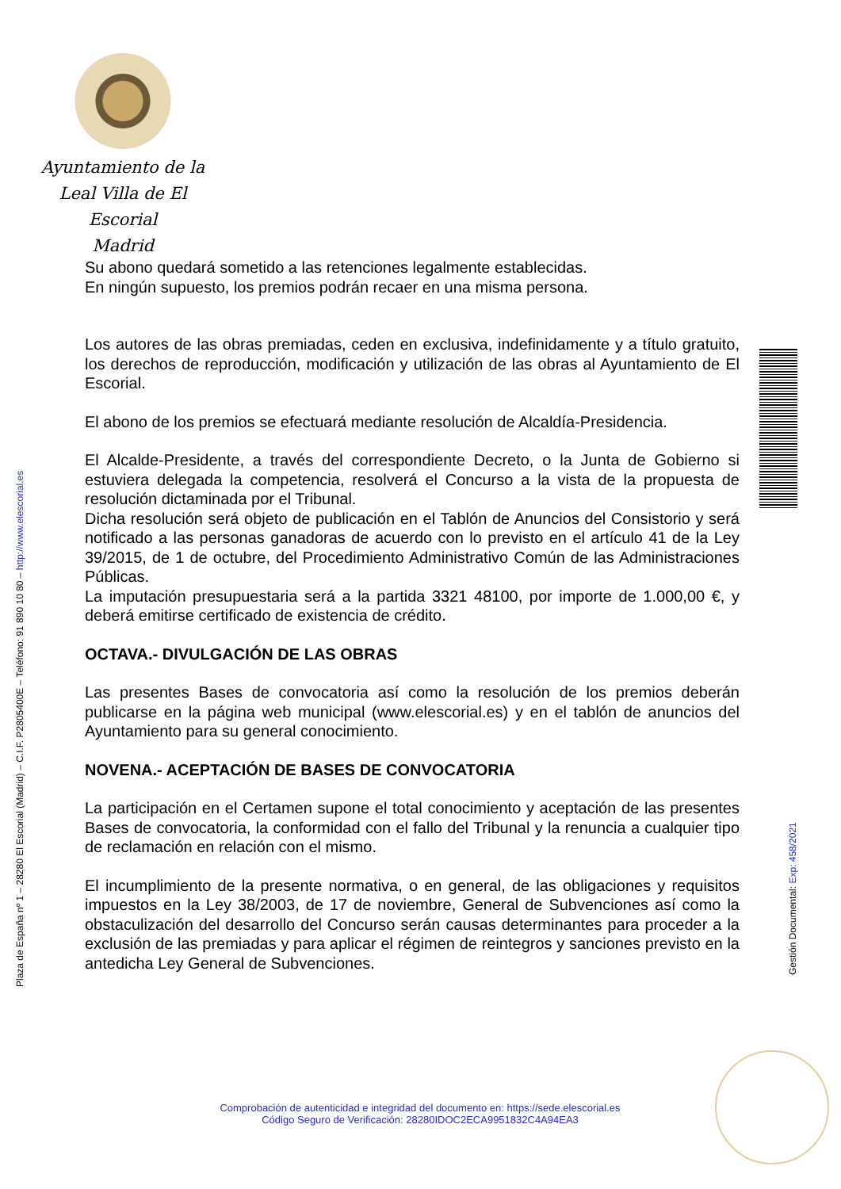Ayuntamiento de la
Leal Villa de El Escorial
Madrid
Plaza de España nº 1 – 28280 El Escorial (Madrid) – C.I.F. P2805400E – Teléfono: 91 890 10 80 – http://www.elescorial.es
Gestión Documental: Exp: 458/2021
Su abono quedará sometido a las retenciones legalmente establecidas.
En ningún supuesto, los premios podrán recaer en una misma persona.
Los autores de las obras premiadas, ceden en exclusiva, indefinidamente y a título gratuito, los derechos de reproducción, modificación y utilización de las obras al Ayuntamiento de El Escorial.
El abono de los premios se efectuará mediante resolución de Alcaldía-Presidencia.
El Alcalde-Presidente, a través del correspondiente Decreto, o la Junta de Gobierno si estuviera delegada la competencia, resolverá el Concurso a la vista de la propuesta de resolución dictaminada por el Tribunal.
Dicha resolución será objeto de publicación en el Tablón de Anuncios del Consistorio y será notificado a las personas ganadoras de acuerdo con lo previsto en el artículo 41 de la Ley 39/2015, de 1 de octubre, del Procedimiento Administrativo Común de las Administraciones Públicas.
La imputación presupuestaria será a la partida 3321 48100, por importe de 1.000,00 €, y deberá emitirse certificado de existencia de crédito.
OCTAVA.- DIVULGACIÓN DE LAS OBRAS
Las presentes Bases de convocatoria así como la resolución de los premios deberán publicarse en la página web municipal (www.elescorial.es) y en el tablón de anuncios del Ayuntamiento para su general conocimiento.
NOVENA.- ACEPTACIÓN DE BASES DE CONVOCATORIA
La participación en el Certamen supone el total conocimiento y aceptación de las presentes Bases de convocatoria, la conformidad con el fallo del Tribunal y la renuncia a cualquier tipo de reclamación en relación con el mismo.
El incumplimiento de la presente normativa, o en general, de las obligaciones y requisitos impuestos en la Ley 38/2003, de 17 de noviembre, General de Subvenciones así como la obstaculización del desarrollo del Concurso serán causas determinantes para proceder a la exclusión de las premiadas y para aplicar el régimen de reintegros y sanciones previsto en la antedicha Ley General de Subvenciones.
Comprobación de autenticidad e integridad del documento en: https://sede.elescorial.es
Código Seguro de Verificación: 28280IDOC2ECA9951832C4A94EA3